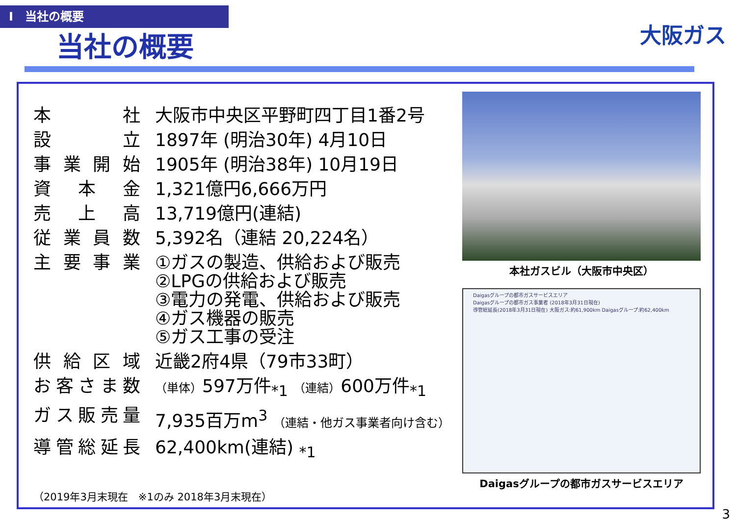Ⅰ　当社の概要
当社の概要
大阪ガス
| 本社 | 大阪市中央区平野町四丁目1番2号 |
| 設立 | 1897年 (明治30年) 4月10日 |
| 事業開始 | 1905年 (明治38年) 10月19日 |
| 資本金 | 1,321億円6,666万円 |
| 売上高 | 13,719億円(連結) |
| 従業員数 | 5,392名（連結 20,224名） |
| 主要事業 | ①ガスの製造、供給および販売 ②LPGの供給および販売 ③電力の発電、供給および販売 ④ガス機器の販売 ⑤ガス工事の受注 |
| 供給区域 | 近畿2府4県（79市33町） |
| お客さま数 | （単体） 597万件<sub>*1</sub> （連結） 600万件<sub>*1</sub> |
| ガス販売量 | 7,935百万m<sup>3</sup> （連結・他ガス事業者向け含む） |
| 導管総延長 | 62,400km(連結) <sub>*1</sub> |
（2019年3月末現在　※1のみ 2018年3月末現在）
本社ガスビル（大阪市中央区）
Daigasグループの都市ガスサービスエリア
Daigasグループの都市ガス事業者 (2018年3月31日現在)
導管総延長(2018年3月31日現在) 大阪ガス:約61,900km Daigasグループ:約62,400km
Daigasグループの都市ガスサービスエリア
3